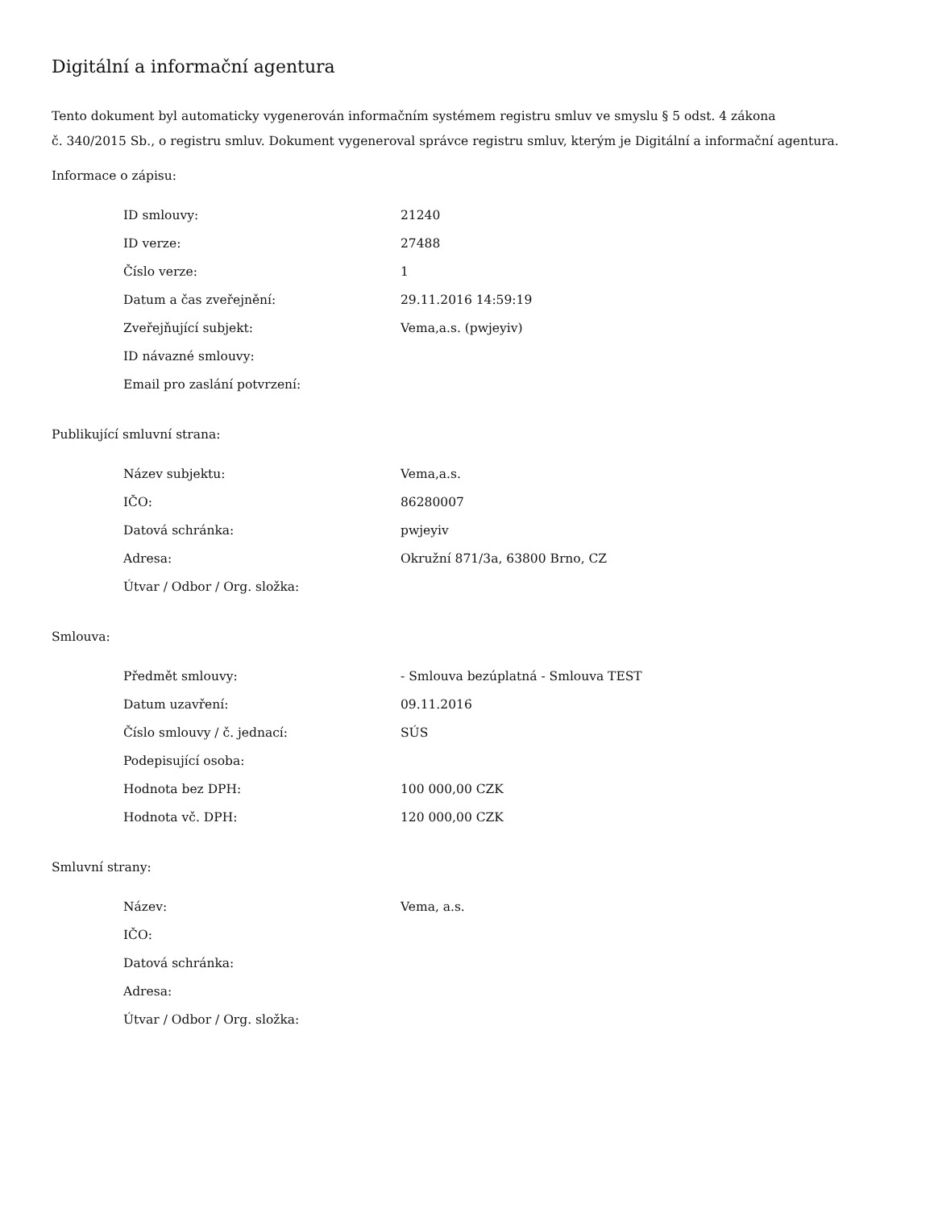Digitální a informační agentura
Tento dokument byl automaticky vygenerován informačním systémem registru smluv ve smyslu § 5 odst. 4 zákona
č. 340/2015 Sb., o registru smluv. Dokument vygeneroval správce registru smluv, kterým je Digitální a informační agentura.
Informace o zápisu:
| ID smlouvy: | 21240 |
| ID verze: | 27488 |
| Číslo verze: | 1 |
| Datum a čas zveřejnění: | 29.11.2016 14:59:19 |
| Zveřejňující subjekt: | Vema,a.s. (pwjeyiv) |
| ID návazné smlouvy: | |
| Email pro zaslání potvrzení: | |
Publikující smluvní strana:
| Název subjektu: | Vema,a.s. |
| IČO: | 86280007 |
| Datová schránka: | pwjeyiv |
| Adresa: | Okružní 871/3a, 63800 Brno, CZ |
| Útvar / Odbor / Org. složka: | |
Smlouva:
| Předmět smlouvy: | - Smlouva bezúplatná - Smlouva TEST |
| Datum uzavření: | 09.11.2016 |
| Číslo smlouvy / č. jednací: | SÚS |
| Podepisující osoba: | |
| Hodnota bez DPH: | 100 000,00 CZK |
| Hodnota vč. DPH: | 120 000,00 CZK |
Smluvní strany:
| Název: | Vema, a.s. |
| IČO: | |
| Datová schránka: | |
| Adresa: | |
| Útvar / Odbor / Org. složka: | |